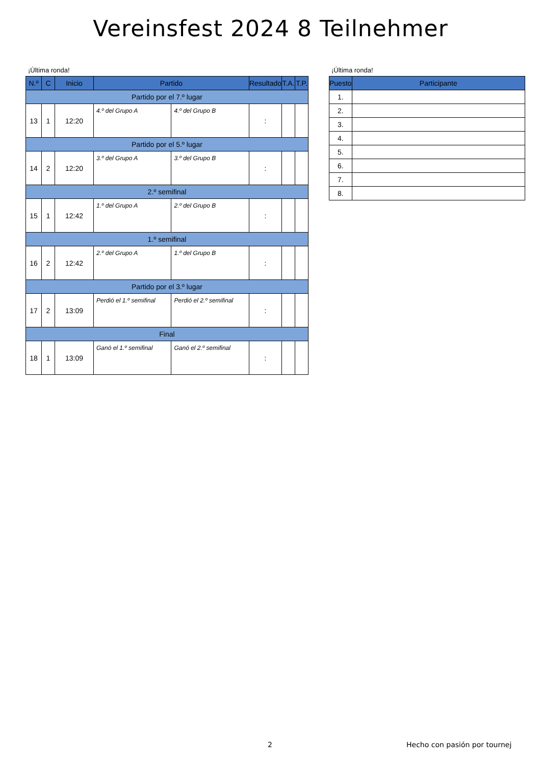Vereinsfest 2024 8 Teilnehmer
¡Última ronda!
| N.º | C | Inicio | Partido | | Resultado | T.A. | T.P. |
| --- | --- | --- | --- | --- | --- | --- | --- |
| Partido por el 7.º lugar | | | | | | | |
| 13 | 1 | 12:20 | 4.º del Grupo A | 4.º del Grupo B | : | | |
| Partido por el 5.º lugar | | | | | | | |
| 14 | 2 | 12:20 | 3.º del Grupo A | 3.º del Grupo B | : | | |
| 2.º semifinal | | | | | | | |
| 15 | 1 | 12:42 | 1.º del Grupo A | 2.º del Grupo B | : | | |
| 1.º semifinal | | | | | | | |
| 16 | 2 | 12:42 | 2.º del Grupo A | 1.º del Grupo B | : | | |
| Partido por el 3.º lugar | | | | | | | |
| 17 | 2 | 13:09 | Perdió el 1.º semifinal | Perdió el 2.º semifinal | : | | |
| Final | | | | | | | |
| 18 | 1 | 13:09 | Ganó el 1.º semifinal | Ganó el 2.º semifinal | : | | |
¡Última ronda!
| Puesto | Participante |
| --- | --- |
| 1. | |
| 2. | |
| 3. | |
| 4. | |
| 5. | |
| 6. | |
| 7. | |
| 8. | |
2 Hecho con pasión por tournej